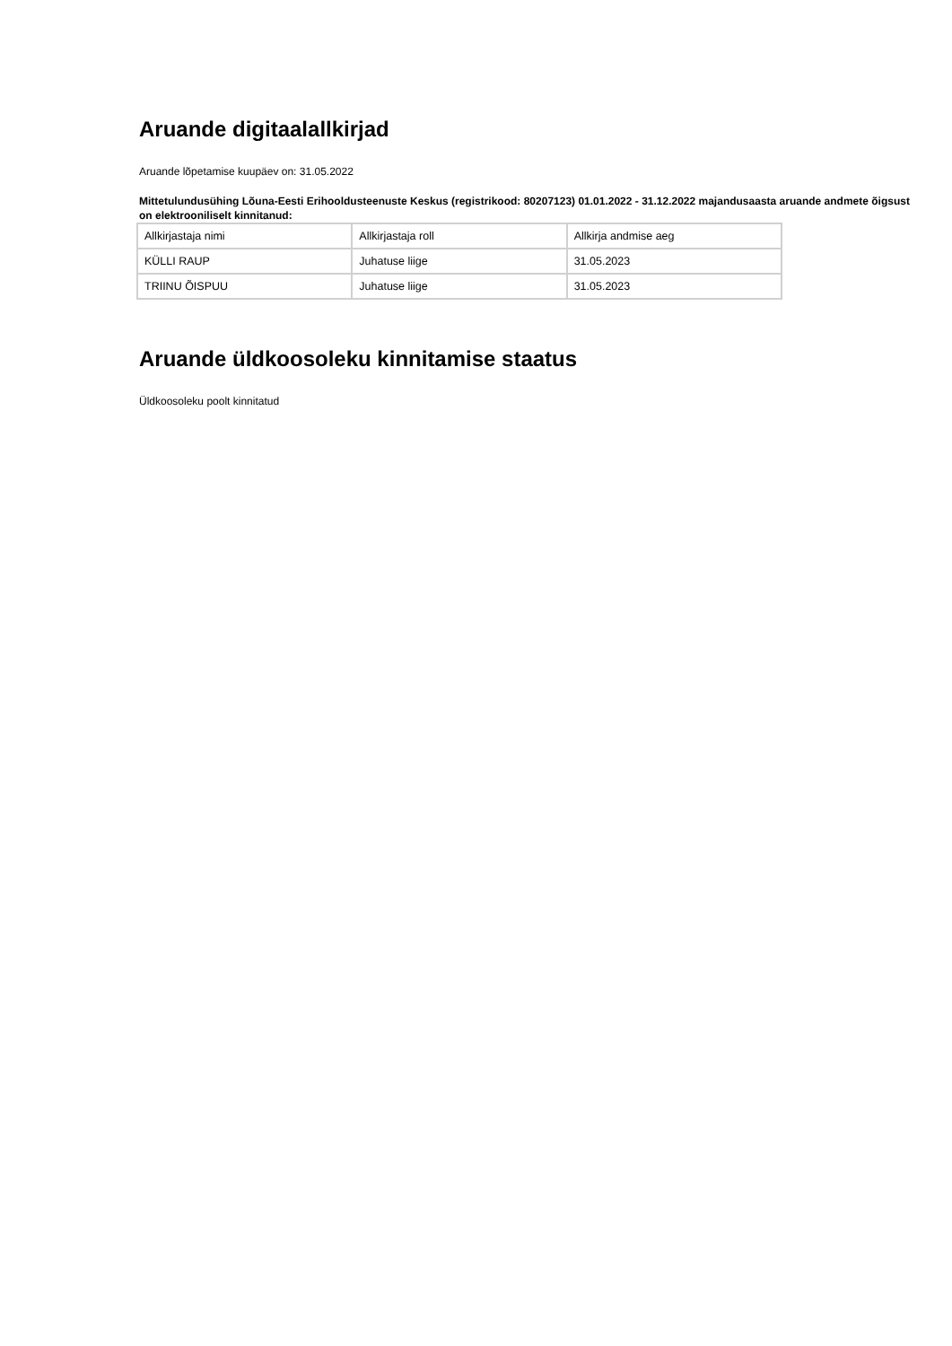Aruande digitaalallkirjad
Aruande lõpetamise kuupäev on: 31.05.2022
Mittetulundusühing Lõuna-Eesti Erihooldusteenuste Keskus (registrikood: 80207123) 01.01.2022 - 31.12.2022 majandusaasta aruande andmete õigsust on elektrooniliselt kinnitanud:
| Allkirjastaja nimi | Allkirjastaja roll | Allkirja andmise aeg |
| KÜLLI RAUP | Juhatuse liige | 31.05.2023 |
| TRIINU ÕISPUU | Juhatuse liige | 31.05.2023 |
Aruande üldkoosoleku kinnitamise staatus
Üldkoosoleku poolt kinnitatud